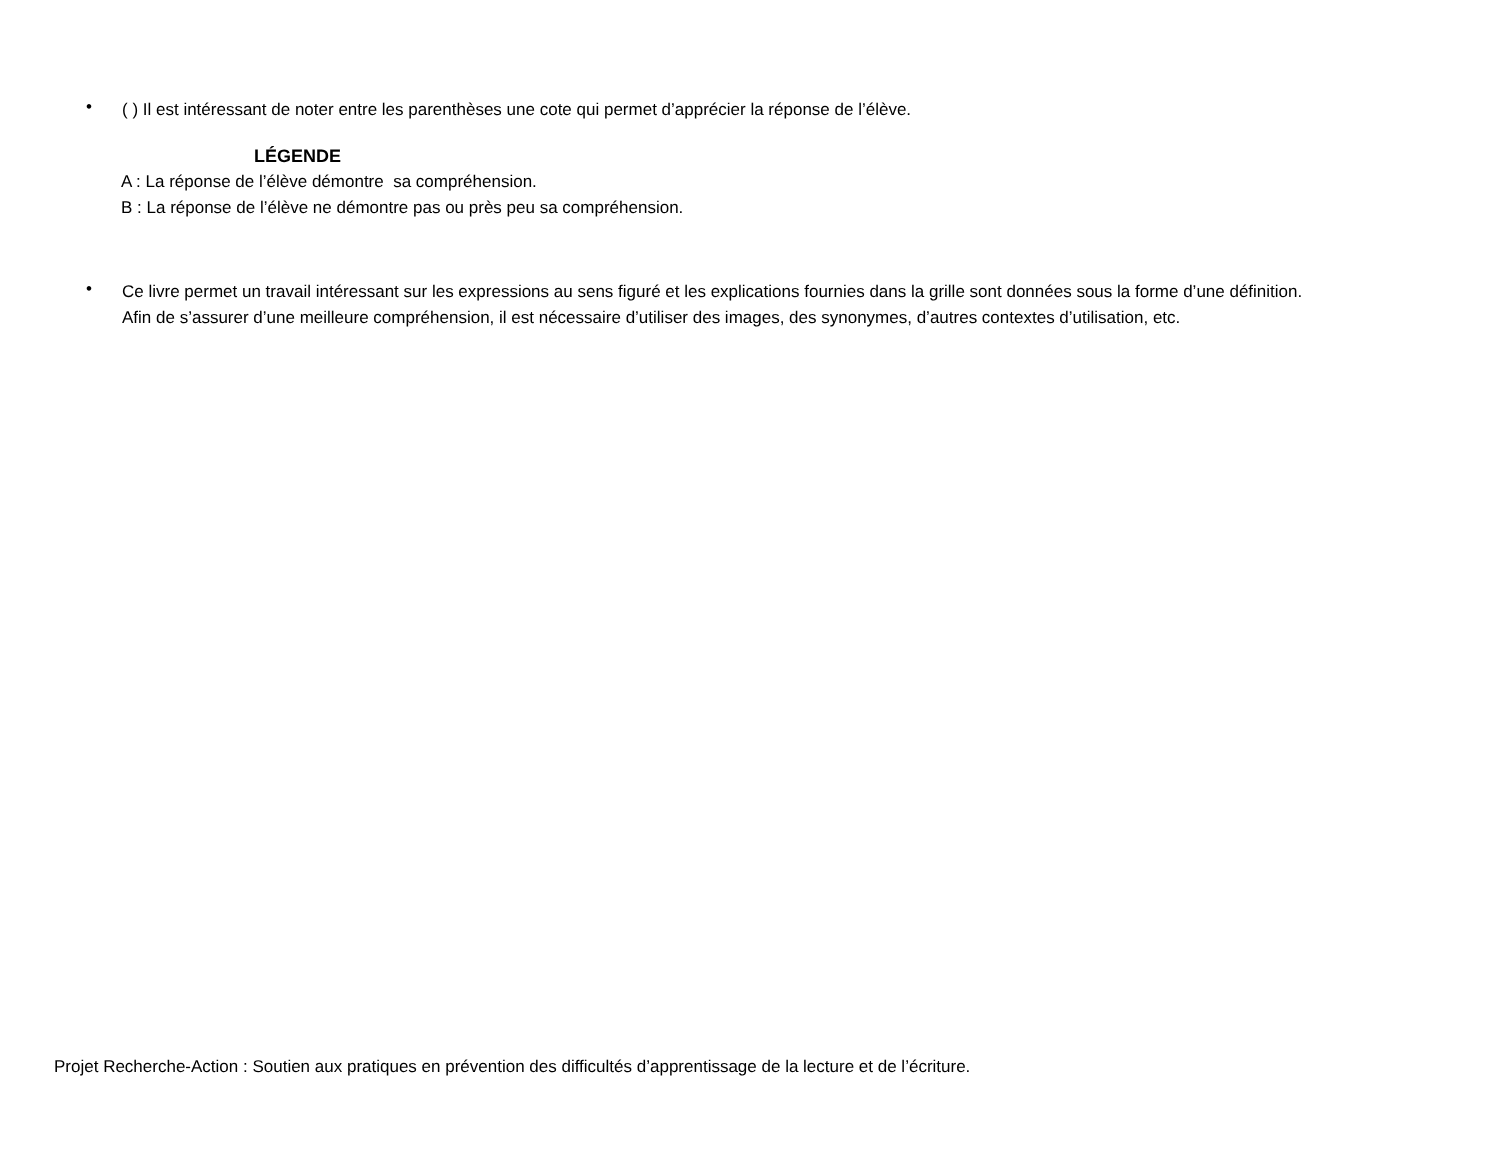•
( ) Il est intéressant de noter entre les parenthèses une cote qui permet d’apprécier la réponse de l’élève.
LÉGENDE
A : La réponse de l’élève démontre sa compréhension.
B : La réponse de l’élève ne démontre pas ou près peu sa compréhension.
•
Ce livre permet un travail intéressant sur les expressions au sens figuré et les explications fournies dans la grille sont données sous la forme d’une définition.
Afin de s’assurer d’une meilleure compréhension, il est nécessaire d’utiliser des images, des synonymes, d’autres contextes d’utilisation, etc.
Projet Recherche-Action : Soutien aux pratiques en prévention des difficultés d’apprentissage de la lecture et de l’écriture.